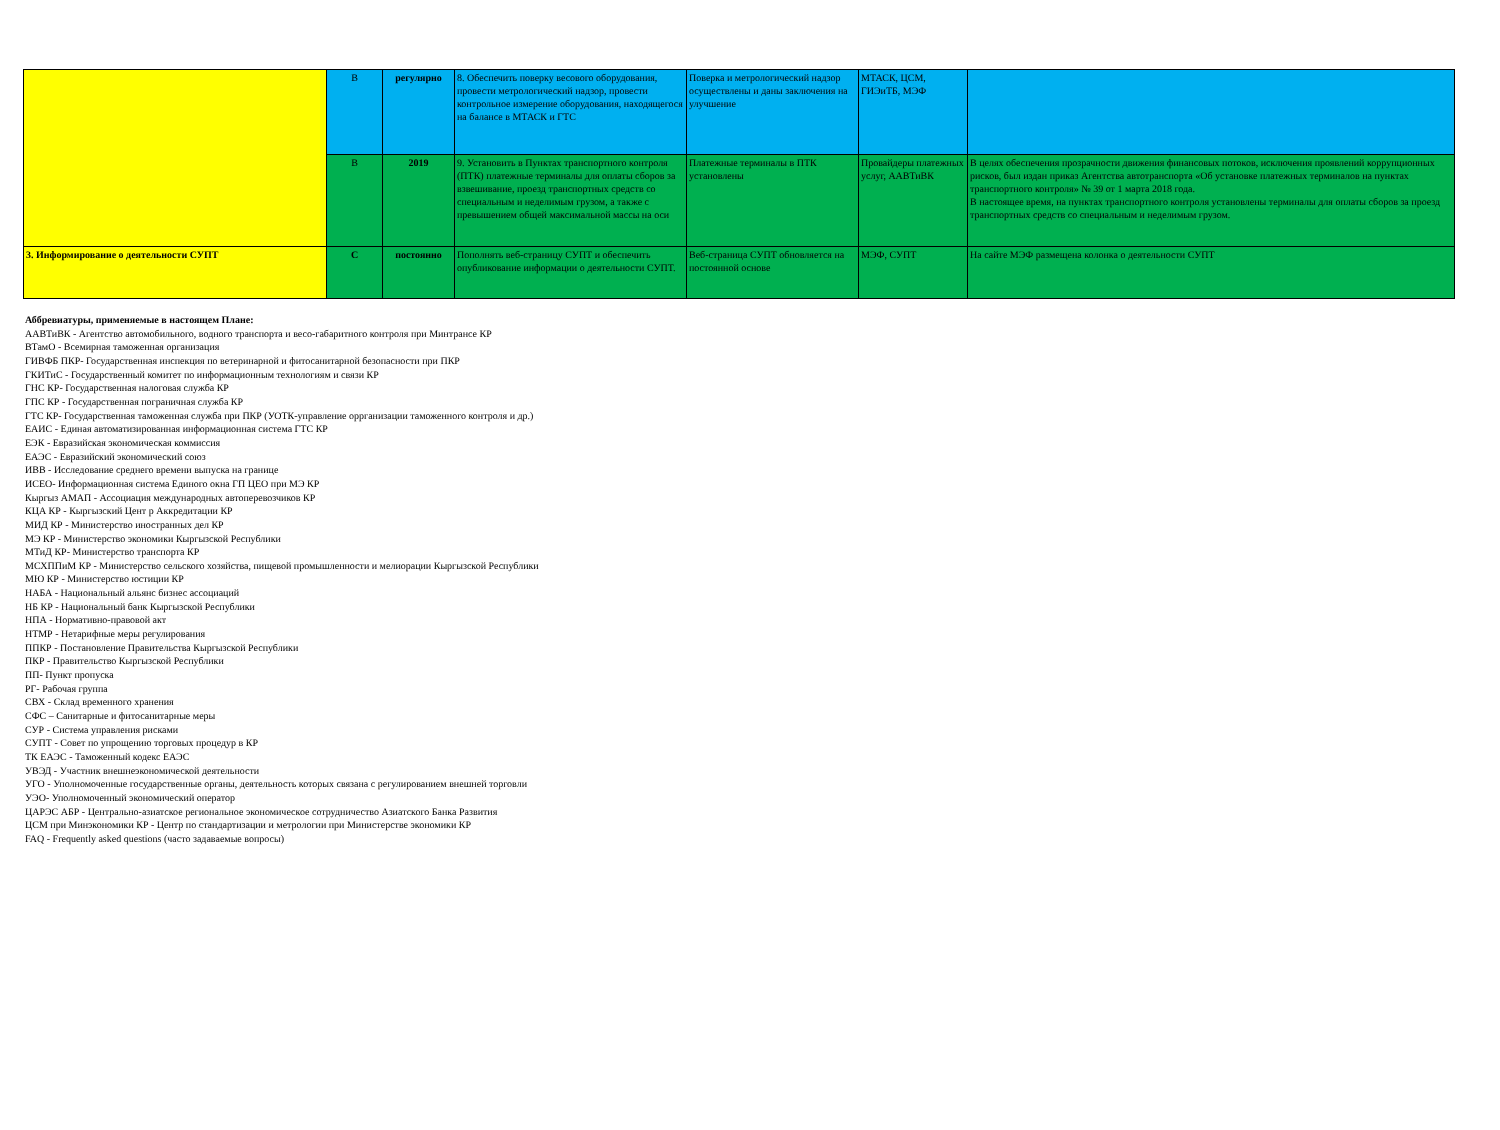| | B | регулярно | 8. Обеспечить поверку весового оборудования, провести метрологический надзор, провести контрольное измерение оборудования, находящегося на балансе в МТАСК и ГТС | Поверка и метрологический надзор осуществлены и даны заключения на улучшение | МТАСК, ЦСМ, ГИЭиТБ, МЭФ | |
| | B | 2019 | 9. Установить в Пунктах транспортного контроля (ПТК) платежные терминалы для оплаты сборов за взвешивание, проезд транспортных средств со специальным и неделимым грузом, а также с превышением общей максимальной массы на оси | Платежные терминалы в ПТК установлены | Провайдеры платежных услуг, ААВТиВК | В целях обеспечения прозрачности движения финансовых потоков, исключения проявлений коррупционных рисков, был издан приказ Агентства автотранспорта «Об установке платежных терминалов на пунктах транспортного контроля» № 39 от 1 марта 2018 года. В настоящее время, на пунктах транспортного контроля установлены терминалы для оплаты сборов за проезд транспортных средств со специальным и неделимым грузом. |
| 3. Информирование о деятельности СУПТ | C | постоянно | Пополнять веб-страницу СУПТ и обеспечить опубликование информации о деятельности СУПТ. | Веб-страница СУПТ обновляется на постоянной основе | МЭФ, СУПТ | На сайте МЭФ размещена колонка о деятельности СУПТ |
Аббревиатуры, применяемые в настоящем Плане:
ААВТиВК - Агентство автомобильного, водного транспорта и весо-габаритного контроля при Минтрансе КР
ВТамО - Всемирная таможенная организация
ГИВФБ ПКР- Государственная инспекция по ветеринарной и фитосанитарной безопасности при ПКР
ГКИТиС - Государственный комитет по информационным технологиям и связи КР
ГНС КР- Государственная налоговая служба КР
ГПС КР - Государственная пограничная служба КР
ГТС КР- Государственная таможенная служба при ПКР (УОТК-управление оррганизации таможенного контроля и др.)
ЕАИС - Единая автоматизированная информационная система ГТС КР
ЕЭК - Евразийская экономическая коммиссия
ЕАЭС - Евразийский экономический союз
ИВВ - Исследование среднего времени выпуска на границе
ИСЕО- Информационная система Единого окна ГП ЦЕО при МЭ КР
Кыргыз АМАП - Ассоциация международных автоперевозчиков КР
КЦА КР - Кыргызский Цент р Аккредитации КР
МИД КР - Министерство иностранных дел КР
МЭ КР - Министерство экономики Кыргызской Республики
МТиД КР- Министерство транспорта КР
МСХППиМ КР - Министерство сельского хозяйства, пищевой промышленности и мелиорации Кыргызской Республики
МЮ КР - Министерство юстиции КР
НАБА - Национальный альянс бизнес ассоциаций
НБ КР - Национальный банк Кыргызской Республики
НПА - Нормативно-правовой акт
НТМР - Нетарифные меры регулирования
ППКР - Постановление Правительства Кыргызской Республики
ПКР - Правительство Кыргызской Республики
ПП- Пункт пропуска
РГ- Рабочая группа
СВХ - Склад временного хранения
СФС – Санитарные и фитосанитарные меры
СУР - Система управления рисками
СУПТ - Совет по упрощению торговых процедур в КР
ТК ЕАЭС - Таможенный кодекс ЕАЭС
УВЭД - Участник внешнеэкономической деятельности
УГО - Уполномоченные государственные органы, деятельность которых связана с регулированием внешней торговли
УЭО- Уполномоченный экономический оператор
ЦАРЭС АБР - Центрально-азиатское региональное экономическое сотрудничество Азиатского Банка Развития
ЦСМ при Минэкономики КР - Центр по стандартизации и метрологии при Министерстве экономики КР
FAQ - Frequently asked questions (часто задаваемые вопросы)